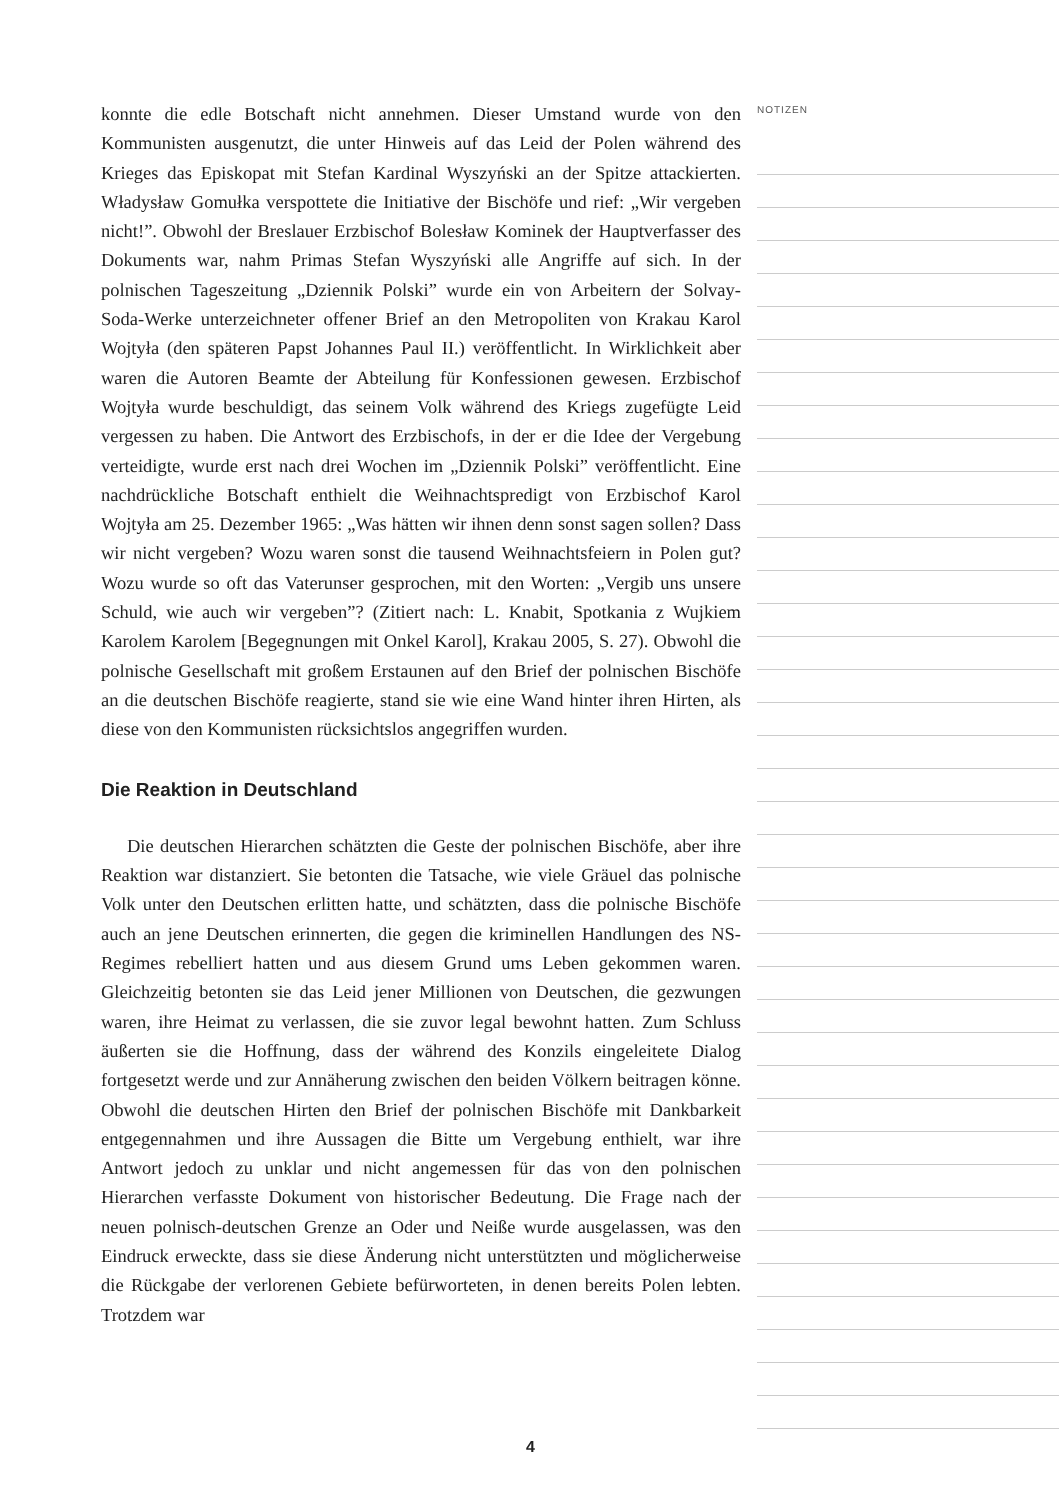konnte die edle Botschaft nicht annehmen. Dieser Umstand wurde von den Kommunisten ausgenutzt, die unter Hinweis auf das Leid der Polen während des Krieges das Episkopat mit Stefan Kardinal Wyszyński an der Spitze attackierten. Władysław Gomułka verspottete die Initiative der Bischöfe und rief: „Wir vergeben nicht!”. Obwohl der Breslauer Erzbischof Bolesław Kominek der Hauptverfasser des Dokuments war, nahm Primas Stefan Wyszyński alle Angriffe auf sich. In der polnischen Tageszeitung „Dziennik Polski” wurde ein von Arbeitern der Solvay-Soda-Werke unterzeichneter offener Brief an den Metropoliten von Krakau Karol Wojtyła (den späteren Papst Johannes Paul II.) veröffentlicht. In Wirklichkeit aber waren die Autoren Beamte der Abteilung für Konfessionen gewesen. Erzbischof Wojtyła wurde beschuldigt, das seinem Volk während des Kriegs zugefügte Leid vergessen zu haben. Die Antwort des Erzbischofs, in der er die Idee der Vergebung verteidigte, wurde erst nach drei Wochen im „Dziennik Polski” veröffentlicht. Eine nachdrückliche Botschaft enthielt die Weihnachtspredigt von Erzbischof Karol Wojtyła am 25. Dezember 1965: „Was hätten wir ihnen denn sonst sagen sollen? Dass wir nicht vergeben? Wozu waren sonst die tausend Weihnachtsfeiern in Polen gut? Wozu wurde so oft das Vaterunser gesprochen, mit den Worten: „Vergib uns unsere Schuld, wie auch wir vergeben”? (Zitiert nach: L. Knabit, Spotkania z Wujkiem Karolem Karolem [Begegnungen mit Onkel Karol], Krakau 2005, S. 27). Obwohl die polnische Gesellschaft mit großem Erstaunen auf den Brief der polnischen Bischöfe an die deutschen Bischöfe reagierte, stand sie wie eine Wand hinter ihren Hirten, als diese von den Kommunisten rücksichtslos angegriffen wurden.
Die Reaktion in Deutschland
Die deutschen Hierarchen schätzten die Geste der polnischen Bischöfe, aber ihre Reaktion war distanziert. Sie betonten die Tatsache, wie viele Gräuel das polnische Volk unter den Deutschen erlitten hatte, und schätzten, dass die polnische Bischöfe auch an jene Deutschen erinnerten, die gegen die kriminellen Handlungen des NS-Regimes rebelliert hatten und aus diesem Grund ums Leben gekommen waren. Gleichzeitig betonten sie das Leid jener Millionen von Deutschen, die gezwungen waren, ihre Heimat zu verlassen, die sie zuvor legal bewohnt hatten. Zum Schluss äußerten sie die Hoffnung, dass der während des Konzils eingeleitete Dialog fortgesetzt werde und zur Annäherung zwischen den beiden Völkern beitragen könne. Obwohl die deutschen Hirten den Brief der polnischen Bischöfe mit Dankbarkeit entgegennahmen und ihre Aussagen die Bitte um Vergebung enthielt, war ihre Antwort jedoch zu unklar und nicht angemessen für das von den polnischen Hierarchen verfasste Dokument von historischer Bedeutung. Die Frage nach der neuen polnisch-deutschen Grenze an Oder und Neiße wurde ausgelassen, was den Eindruck erweckte, dass sie diese Änderung nicht unterstützten und möglicherweise die Rückgabe der verlorenen Gebiete befürworteten, in denen bereits Polen lebten. Trotzdem war
NOTIZEN
4